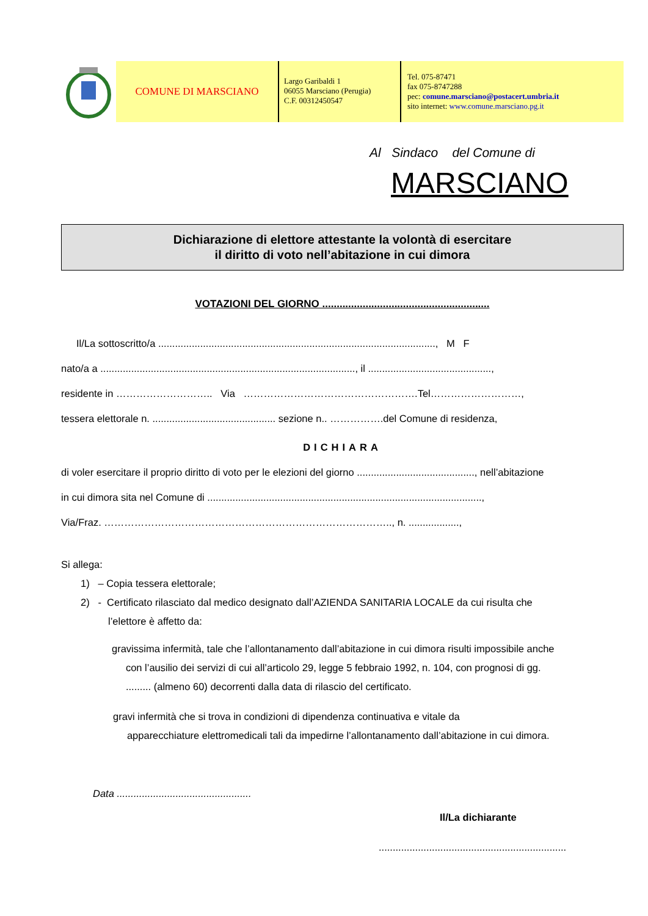COMUNE DI MARSCIANO
Largo Garibaldi 1
06055 Marsciano (Perugia)
C.F. 00312450547
Tel. 075-87471
fax 075-8747288
pec: comune.marsciano@postacert.umbria.it
sito internet: www.comune.marsciano.pg.it
Al Sindaco del Comune di
MARSCIANO
Dichiarazione di elettore attestante la volontà di esercitare
il diritto di voto nell’abitazione in cui dimora
VOTAZIONI DEL GIORNO ..........................................................
Il/La sottoscritto/a ..................................................................................................., M F
nato/a a ..........................................................................................., il ............................................,
residente in ……………………….. Via …………………………………………….Tel………………………,
tessera elettorale n. ............................................ sezione n.. …………….del Comune di residenza,
DICHIARA
di voler esercitare il proprio diritto di voto per le elezioni del giorno .........................................., nell’abitazione
in cui dimora sita nel Comune di ..................................................................................................,
Via/Fraz. ………………………………………………………………………….., n. ..................,
Si allega:
1) – Copia tessera elettorale;
2) - Certificato rilasciato dal medico designato dall’AZIENDA SANITARIA LOCALE da cui risulta che
l’elettore è affetto da:
gravissima infermità, tale che l’allontanamento dall’abitazione in cui dimora risulti impossibile anche
con l’ausilio dei servizi di cui all’articolo 29, legge 5 febbraio 1992, n. 104, con prognosi di gg.
......... (almeno 60) decorrenti dalla data di rilascio del certificato.
gravi infermità che si trova in condizioni di dipendenza continuativa e vitale da
apparecchiature elettromedicali tali da impedirne l’allontanamento dall’abitazione in cui dimora.
Data ................................................
Il/La dichiarante
...................................................................